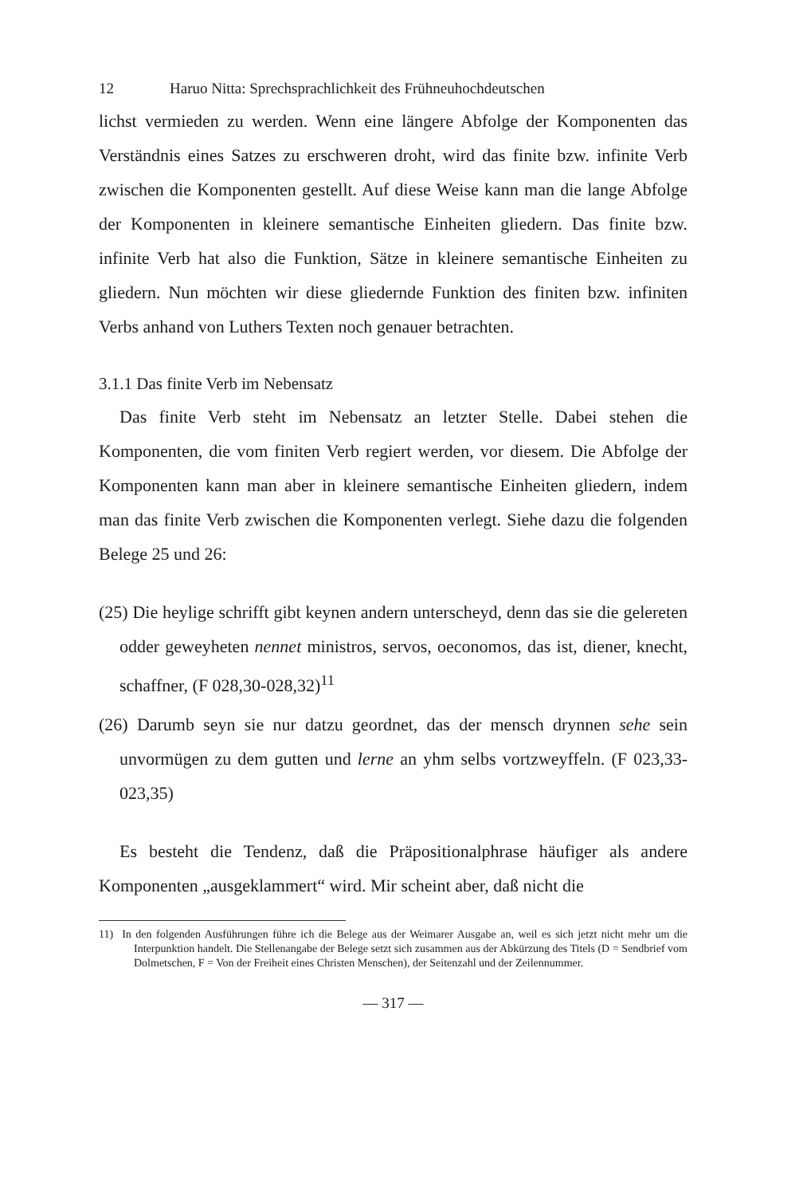12 Haruo Nitta: Sprechsprachlichkeit des Frühneuhochdeutschen
lichst vermieden zu werden. Wenn eine längere Abfolge der Komponenten das Verständnis eines Satzes zu erschweren droht, wird das finite bzw. infinite Verb zwischen die Komponenten gestellt. Auf diese Weise kann man die lange Abfolge der Komponenten in kleinere semantische Einheiten gliedern. Das finite bzw. infinite Verb hat also die Funktion, Sätze in kleinere semantische Einheiten zu gliedern. Nun möchten wir diese gliedernde Funktion des finiten bzw. infiniten Verbs anhand von Luthers Texten noch genauer betrachten.
3.1.1 Das finite Verb im Nebensatz
Das finite Verb steht im Nebensatz an letzter Stelle. Dabei stehen die Komponenten, die vom finiten Verb regiert werden, vor diesem. Die Abfolge der Komponenten kann man aber in kleinere semantische Einheiten gliedern, indem man das finite Verb zwischen die Komponenten verlegt. Siehe dazu die folgenden Belege 25 und 26:
(25) Die heylige schrifft gibt keynen andern unterscheyd, denn das sie die gelereten odder geweyheten nennet ministros, servos, oeconomos, das ist, diener, knecht, schaffner, (F 028,30-028,32)<sup>11</sup>
(26) Darumb seyn sie nur datzu geordnet, das der mensch drynnen sehe sein unvormügen zu dem gutten und lerne an yhm selbs vortzweyffeln. (F 023,33-023,35)
Es besteht die Tendenz, daß die Präpositionalphrase häufiger als andere Komponenten „ausgeklammert“ wird. Mir scheint aber, daß nicht die
11) In den folgenden Ausführungen führe ich die Belege aus der Weimarer Ausgabe an, weil es sich jetzt nicht mehr um die Interpunktion handelt. Die Stellenangabe der Belege setzt sich zusammen aus der Abkürzung des Titels (D = Sendbrief vom Dolmetschen, F = Von der Freiheit eines Christen Menschen), der Seitenzahl und der Zeilennummer.
— 317 —